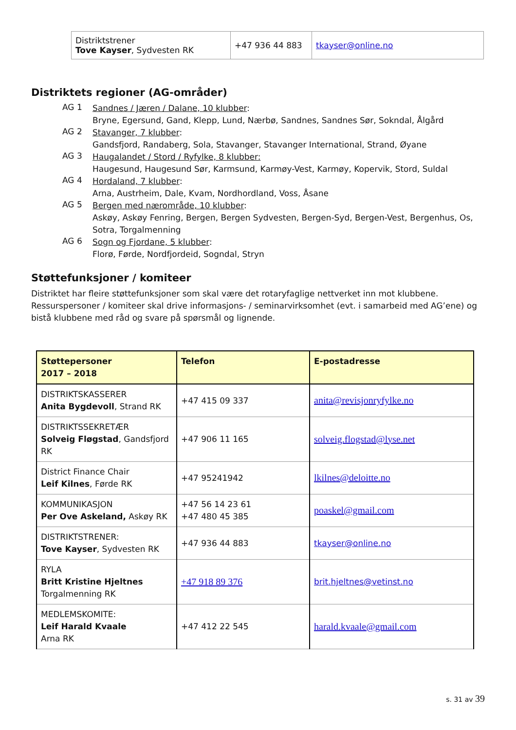| Distriktstrener Tove Kayser , Sydvesten RK | +47 936 44 883 | tkayser@online.no |
Distriktets regioner (AG-områder)
AG 1
Sandnes / Jæren / Dalane, 10 klubber:
Bryne, Egersund, Gand, Klepp, Lund, Nærbø, Sandnes, Sandnes Sør, Sokndal, Ålgård
AG 2
Stavanger, 7 klubber:
Gandsfjord, Randaberg, Sola, Stavanger, Stavanger International, Strand, Øyane
AG 3
Haugalandet / Stord / Ryfylke, 8 klubber:
Haugesund, Haugesund Sør, Karmsund, Karmøy-Vest, Karmøy, Kopervik, Stord, Suldal
AG 4
Hordaland, 7 klubber:
Arna, Austrheim, Dale, Kvam, Nordhordland, Voss, Åsane
AG 5
Bergen med nærområde, 10 klubber:
Askøy, Askøy Fenring, Bergen, Bergen Sydvesten, Bergen-Syd, Bergen-Vest, Bergenhus, Os, Sotra, Torgalmenning
AG 6
Sogn og Fjordane, 5 klubber:
Florø, Førde, Nordfjordeid, Sogndal, Stryn
Støttefunksjoner / komiteer
Distriktet har fleire støttefunksjoner som skal være det rotaryfaglige nettverket inn mot klubbene. Ressurspersoner / komiteer skal drive informasjons- / seminarvirksomhet (evt. i samarbeid med AG’ene) og bistå klubbene med råd og svare på spørsmål og lignende.
| Støttepersoner 2017 – 2018 | Telefon | E-postadresse |
| DISTRIKTSKASSERER Anita Bygdevoll , Strand RK | +47 415 09 337 | anita@revisjonryfylke.no |
| DISTRIKTSSEKRETÆR Solveig Fløgstad , Gandsfjord RK | +47 906 11 165 | solveig.flogstad@lyse.net |
| District Finance Chair Leif Kilnes , Førde RK | +47 95241942 | lkilnes@deloitte.no |
| KOMMUNIKASJON Per Ove Askeland, Askøy RK | +47 56 14 23 61 +47 480 45 385 | poaskel@gmail.com |
| DISTRIKTSTRENER: Tove Kayser , Sydvesten RK | +47 936 44 883 | tkayser@online.no |
| RYLA Britt Kristine Hjeltnes Torgalmenning RK | +47 918 89 376 | brit.hjeltnes@vetinst.no |
| MEDLEMSKOMITE: Leif Harald Kvaale Arna RK | +47 412 22 545 | harald.kvaale@gmail.com |
s. 31 av 39